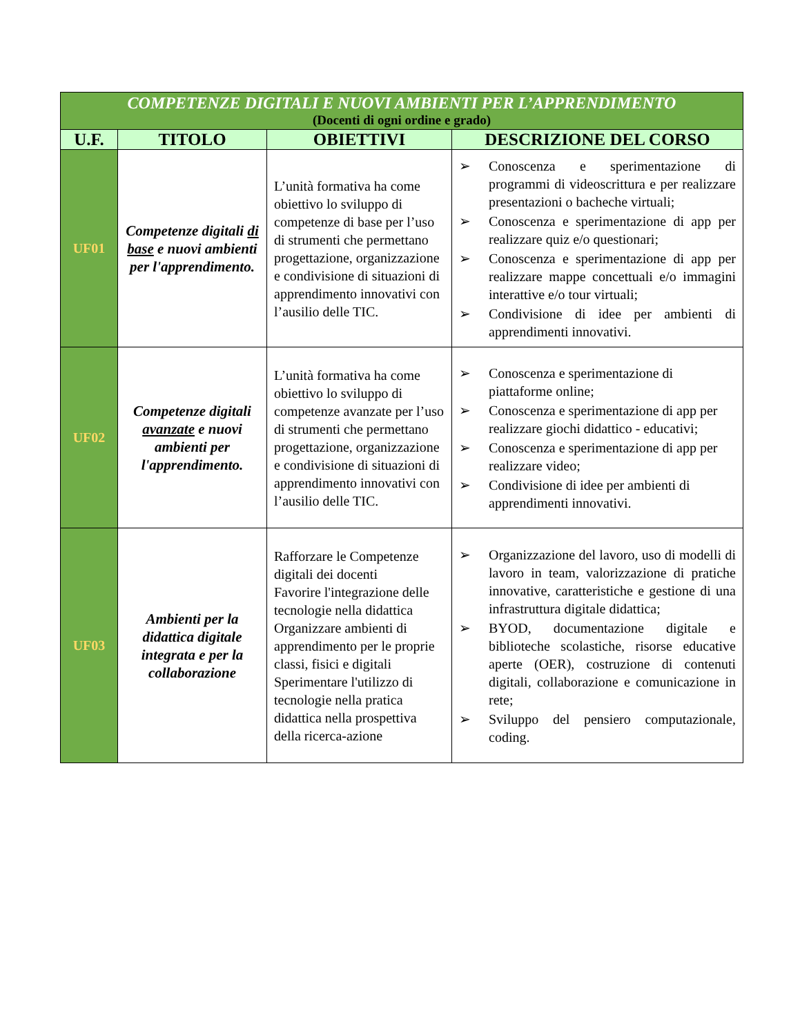| COMPETENZE DIGITALI E NUOVI AMBIENTI PER L’APPRENDIMENTO (Docenti di ogni ordine e grado) | | | |
| U.F. | TITOLO | OBIETTIVI | DESCRIZIONE DEL CORSO |
| UF01 | Competenze digitali di base e nuovi ambienti per l'apprendimento. | L’unità formativa ha come obiettivo lo sviluppo di competenze di base per l’uso di strumenti che permettano progettazione, organizzazione e condivisione di situazioni di apprendimento innovativi con l’ausilio delle TIC. | ➢ Conoscenza e sperimentazione di programmi di videoscrittura e per realizzare presentazioni o bacheche virtuali; ➢ Conoscenza e sperimentazione di app per realizzare quiz e/o questionari; ➢ Conoscenza e sperimentazione di app per realizzare mappe concettuali e/o immagini interattive e/o tour virtuali; ➢ Condivisione di idee per ambienti di apprendimenti innovativi. |
| UF02 | Competenze digitali avanzate e nuovi ambienti per l'apprendimento. | L’unità formativa ha come obiettivo lo sviluppo di competenze avanzate per l’uso di strumenti che permettano progettazione, organizzazione e condivisione di situazioni di apprendimento innovativi con l’ausilio delle TIC. | ➢ Conoscenza e sperimentazione di piattaforme online; ➢ Conoscenza e sperimentazione di app per realizzare giochi didattico - educativi; ➢ Conoscenza e sperimentazione di app per realizzare video; ➢ Condivisione di idee per ambienti di apprendimenti innovativi. |
| UF03 | Ambienti per la didattica digitale integrata e per la collaborazione | Rafforzare le Competenze digitali dei docenti Favorire l'integrazione delle tecnologie nella didattica Organizzare ambienti di apprendimento per le proprie classi, fisici e digitali Sperimentare l'utilizzo di tecnologie nella pratica didattica nella prospettiva della ricerca-azione | ➢ Organizzazione del lavoro, uso di modelli di lavoro in team, valorizzazione di pratiche innovative, caratteristiche e gestione di una infrastruttura digitale didattica; ➢ BYOD, documentazione digitale e biblioteche scolastiche, risorse educative aperte (OER), costruzione di contenuti digitali, collaborazione e comunicazione in rete; ➢ Sviluppo del pensiero computazionale, coding. |